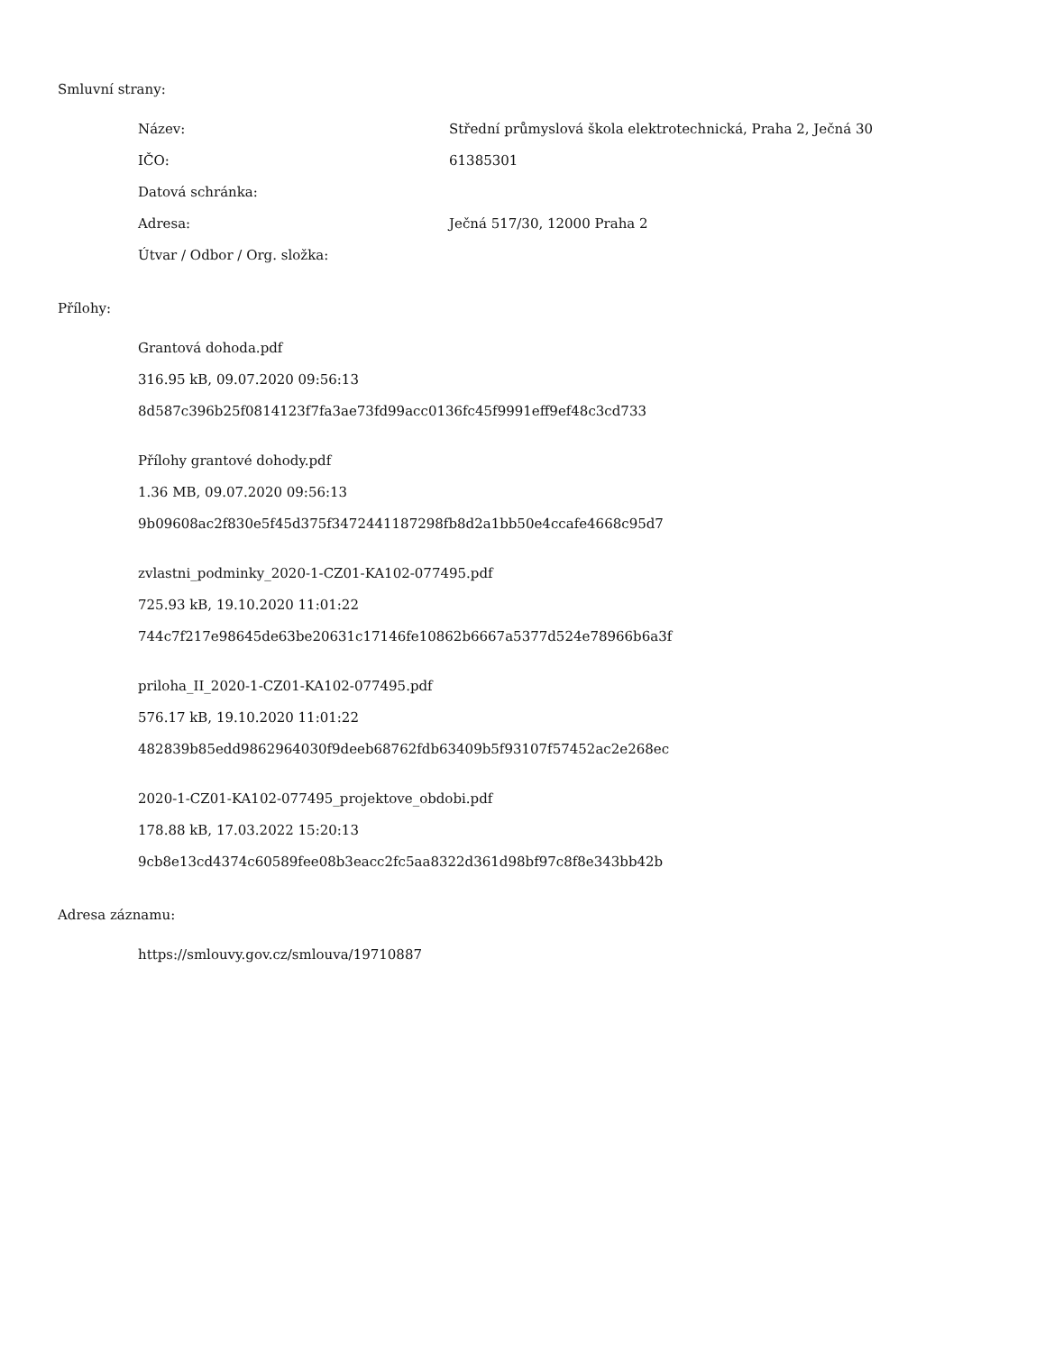Smluvní strany:
Název: Střední průmyslová škola elektrotechnická, Praha 2, Ječná 30
IČO: 61385301
Datová schránka:
Adresa: Ječná 517/30, 12000 Praha 2
Útvar / Odbor / Org. složka:
Přílohy:
Grantová dohoda.pdf
316.95 kB, 09.07.2020 09:56:13
8d587c396b25f0814123f7fa3ae73fd99acc0136fc45f9991eff9ef48c3cd733
Přílohy grantové dohody.pdf
1.36 MB, 09.07.2020 09:56:13
9b09608ac2f830e5f45d375f3472441187298fb8d2a1bb50e4ccafe4668c95d7
zvlastni_podminky_2020-1-CZ01-KA102-077495.pdf
725.93 kB, 19.10.2020 11:01:22
744c7f217e98645de63be20631c17146fe10862b6667a5377d524e78966b6a3f
priloha_II_2020-1-CZ01-KA102-077495.pdf
576.17 kB, 19.10.2020 11:01:22
482839b85edd9862964030f9deeb68762fdb63409b5f93107f57452ac2e268ec
2020-1-CZ01-KA102-077495_projektove_obdobi.pdf
178.88 kB, 17.03.2022 15:20:13
9cb8e13cd4374c60589fee08b3eacc2fc5aa8322d361d98bf97c8f8e343bb42b
Adresa záznamu:
https://smlouvy.gov.cz/smlouva/19710887